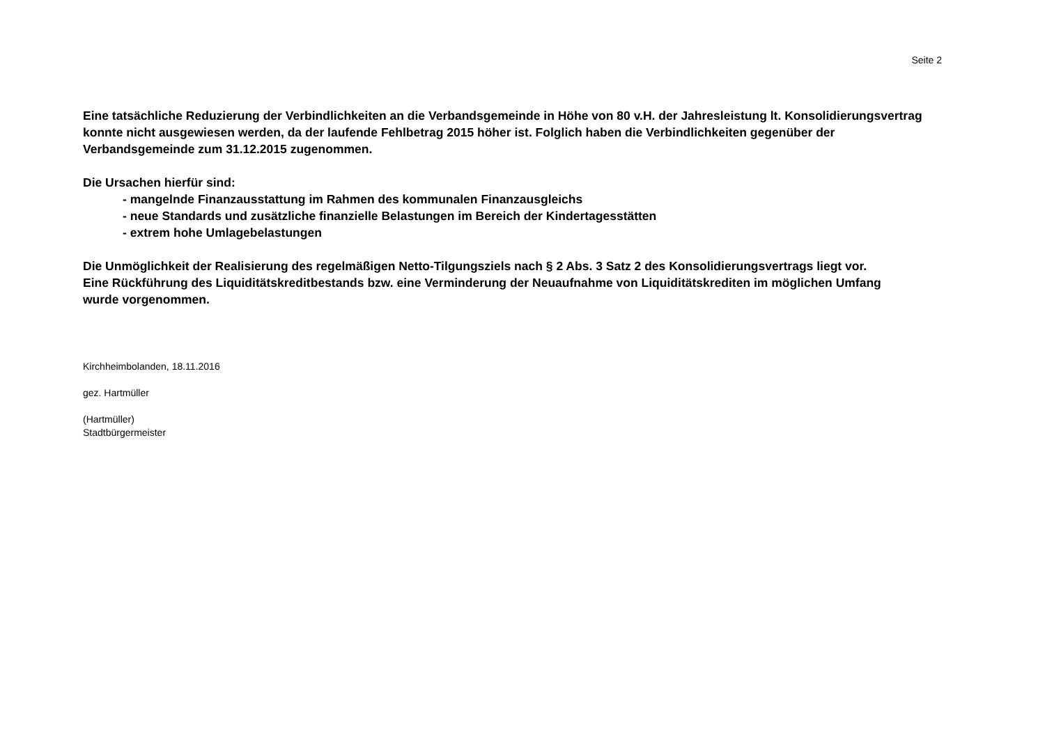Seite 2
Eine tatsächliche Reduzierung der Verbindlichkeiten an die Verbandsgemeinde in Höhe von 80 v.H. der Jahresleistung lt. Konsolidierungsvertrag konnte nicht ausgewiesen werden, da der laufende Fehlbetrag 2015 höher ist. Folglich haben die Verbindlichkeiten gegenüber der Verbandsgemeinde zum 31.12.2015 zugenommen.
Die Ursachen hierfür sind:
- mangelnde Finanzausstattung im Rahmen des kommunalen Finanzausgleichs
- neue Standards und zusätzliche finanzielle Belastungen im Bereich der Kindertagesstätten
- extrem hohe Umlagebelastungen
Die Unmöglichkeit der Realisierung des regelmäßigen Netto-Tilgungsziels nach § 2 Abs. 3 Satz 2 des Konsolidierungsvertrags liegt vor. Eine Rückführung des Liquiditätskreditbestands bzw. eine Verminderung der Neuaufnahme von Liquiditätskrediten im möglichen Umfang wurde vorgenommen.
Kirchheimbolanden, 18.11.2016
gez. Hartmüller
(Hartmüller)
Stadtbürgermeister